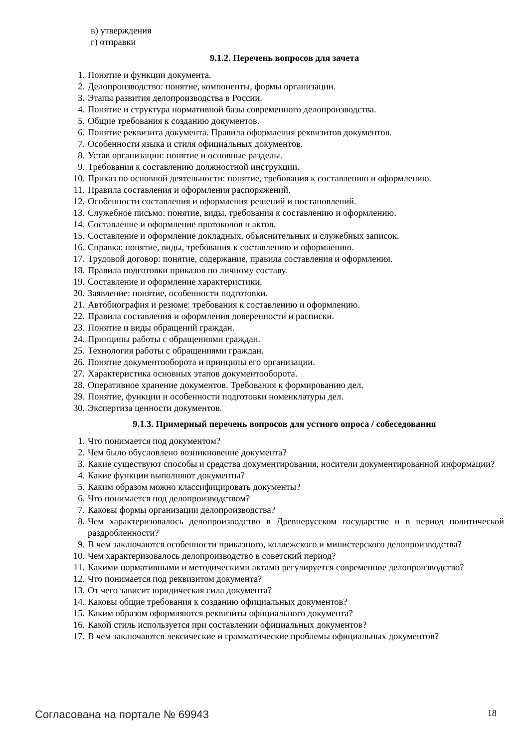в) утверждения
г) отправки
9.1.2. Перечень вопросов для зачета
1. Понятие и функции документа.
2. Делопроизводство: понятие, компоненты, формы организации.
3. Этапы развития делопроизводства в России.
4. Понятие и структура нормативной базы современного делопроизводства.
5. Общие требования к созданию документов.
6. Понятие реквизита документа. Правила оформления реквизитов документов.
7. Особенности языка и стиля официальных документов.
8. Устав организации: понятие и основные разделы.
9. Требования к составлению должностной инструкции.
10. Приказ по основной деятельности: понятие, требования к составлению и оформлению.
11. Правила составления и оформления распоряжений.
12. Особенности составления и оформления решений и постановлений.
13. Служебное письмо: понятие, виды, требования к составлению и оформлению.
14. Составление и оформление протоколов и актов.
15. Составление и оформление докладных, объяснительных и служебных записок.
16. Справка: понятие, виды, требования к составлению и оформлению.
17. Трудовой договор: понятие, содержание, правила составления и оформления.
18. Правила подготовки приказов по личному составу.
19. Составление и оформление характеристики.
20. Заявление: понятие, особенности подготовки.
21. Автобиография и резюме: требования к составлению и оформлению.
22. Правила составления и оформления доверенности и расписки.
23. Понятие и виды обращений граждан.
24. Принципы работы с обращениями граждан.
25. Технология работы с обращениями граждан.
26. Понятие документооборота и принципы его организации.
27. Характеристика основных этапов документооборота.
28. Оперативное хранение документов. Требования к формированию дел.
29. Понятие, функции и особенности подготовки номенклатуры дел.
30. Экспертиза ценности документов.
9.1.3. Примерный перечень вопросов для устного опроса / собеседования
1. Что понимается под документом?
2. Чем было обусловлено возникновение документа?
3. Какие существуют способы и средства документирования, носители документированной информации?
4. Какие функции выполняют документы?
5. Каким образом можно классифицировать документы?
6. Что понимается под делопроизводством?
7. Каковы формы организации делопроизводства?
8. Чем характеризовалось делопроизводство в Древнерусском государстве и в период политической раздробленности?
9. В чем заключаются особенности приказного, коллежского и министерского делопроизводства?
10. Чем характеризовалось делопроизводство в советский период?
11. Какими нормативными и методическими актами регулируется современное делопроизводство?
12. Что понимается под реквизитом документа?
13. От чего зависит юридическая сила документа?
14. Каковы общие требования к созданию официальных документов?
15. Каким образом оформляются реквизиты официального документа?
16. Какой стиль используется при составлении официальных документов?
17. В чем заключаются лексические и грамматические проблемы официальных документов?
Согласована на портале № 69943 18